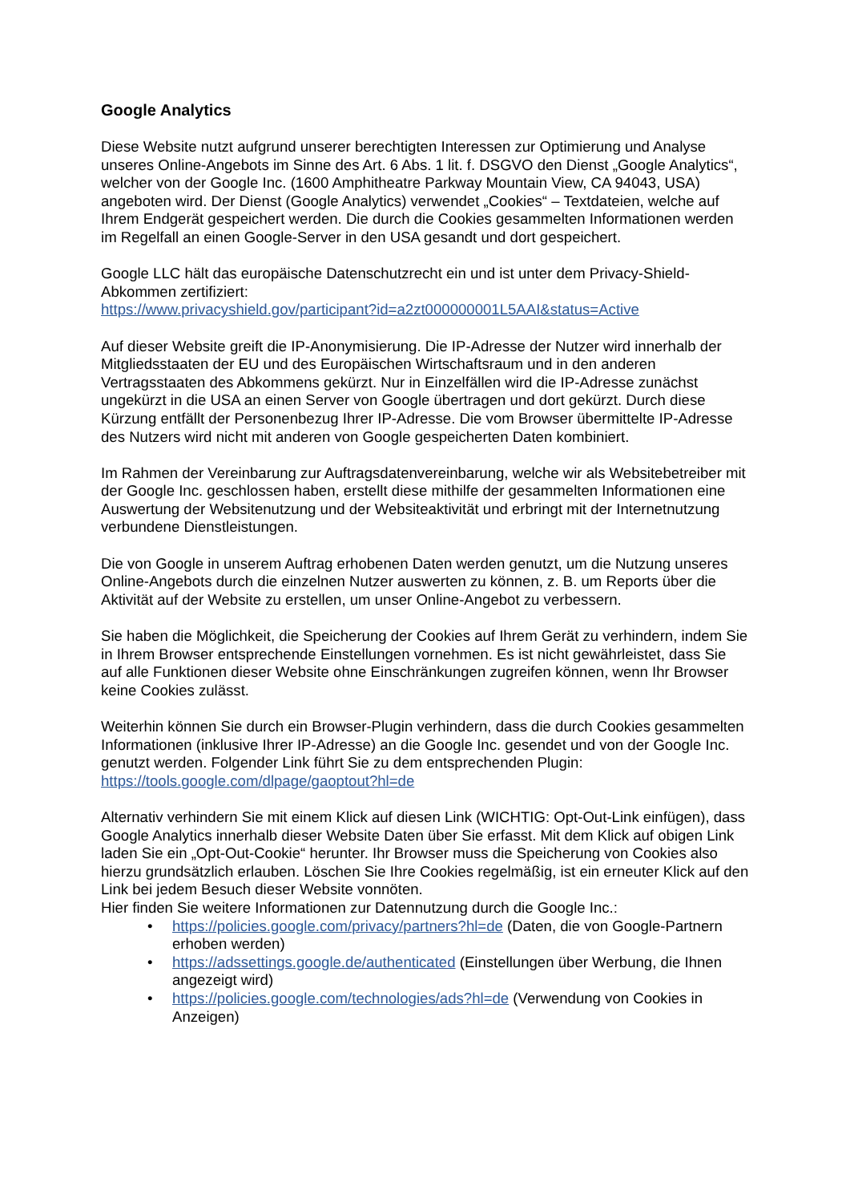Google Analytics
Diese Website nutzt aufgrund unserer berechtigten Interessen zur Optimierung und Analyse unseres Online-Angebots im Sinne des Art. 6 Abs. 1 lit. f. DSGVO den Dienst „Google Analytics“, welcher von der Google Inc. (1600 Amphitheatre Parkway Mountain View, CA 94043, USA) angeboten wird. Der Dienst (Google Analytics) verwendet „Cookies“ – Textdateien, welche auf Ihrem Endgerät gespeichert werden. Die durch die Cookies gesammelten Informationen werden im Regelfall an einen Google-Server in den USA gesandt und dort gespeichert.
Google LLC hält das europäische Datenschutzrecht ein und ist unter dem Privacy-Shield-Abkommen zertifiziert:
https://www.privacyshield.gov/participant?id=a2zt000000001L5AAI&status=Active
Auf dieser Website greift die IP-Anonymisierung. Die IP-Adresse der Nutzer wird innerhalb der Mitgliedsstaaten der EU und des Europäischen Wirtschaftsraum und in den anderen Vertragsstaaten des Abkommens gekürzt. Nur in Einzelfällen wird die IP-Adresse zunächst ungekürzt in die USA an einen Server von Google übertragen und dort gekürzt. Durch diese Kürzung entfällt der Personenbezug Ihrer IP-Adresse. Die vom Browser übermittelte IP-Adresse des Nutzers wird nicht mit anderen von Google gespeicherten Daten kombiniert.
Im Rahmen der Vereinbarung zur Auftragsdatenvereinbarung, welche wir als Websitebetreiber mit der Google Inc. geschlossen haben, erstellt diese mithilfe der gesammelten Informationen eine Auswertung der Websitenutzung und der Websiteaktivität und erbringt mit der Internetnutzung verbundene Dienstleistungen.
Die von Google in unserem Auftrag erhobenen Daten werden genutzt, um die Nutzung unseres Online-Angebots durch die einzelnen Nutzer auswerten zu können, z. B. um Reports über die Aktivität auf der Website zu erstellen, um unser Online-Angebot zu verbessern.
Sie haben die Möglichkeit, die Speicherung der Cookies auf Ihrem Gerät zu verhindern, indem Sie in Ihrem Browser entsprechende Einstellungen vornehmen. Es ist nicht gewährleistet, dass Sie auf alle Funktionen dieser Website ohne Einschränkungen zugreifen können, wenn Ihr Browser keine Cookies zulässt.
Weiterhin können Sie durch ein Browser-Plugin verhindern, dass die durch Cookies gesammelten Informationen (inklusive Ihrer IP-Adresse) an die Google Inc. gesendet und von der Google Inc. genutzt werden. Folgender Link führt Sie zu dem entsprechenden Plugin: https://tools.google.com/dlpage/gaoptout?hl=de
Alternativ verhindern Sie mit einem Klick auf diesen Link (WICHTIG: Opt-Out-Link einfügen), dass Google Analytics innerhalb dieser Website Daten über Sie erfasst. Mit dem Klick auf obigen Link laden Sie ein „Opt-Out-Cookie“ herunter. Ihr Browser muss die Speicherung von Cookies also hierzu grundsätzlich erlauben. Löschen Sie Ihre Cookies regelmäßig, ist ein erneuter Klick auf den Link bei jedem Besuch dieser Website vonnöten.
Hier finden Sie weitere Informationen zur Datennutzung durch die Google Inc.:
• https://policies.google.com/privacy/partners?hl=de (Daten, die von Google-Partnern erhoben werden)
• https://adssettings.google.de/authenticated (Einstellungen über Werbung, die Ihnen angezeigt wird)
• https://policies.google.com/technologies/ads?hl=de (Verwendung von Cookies in Anzeigen)